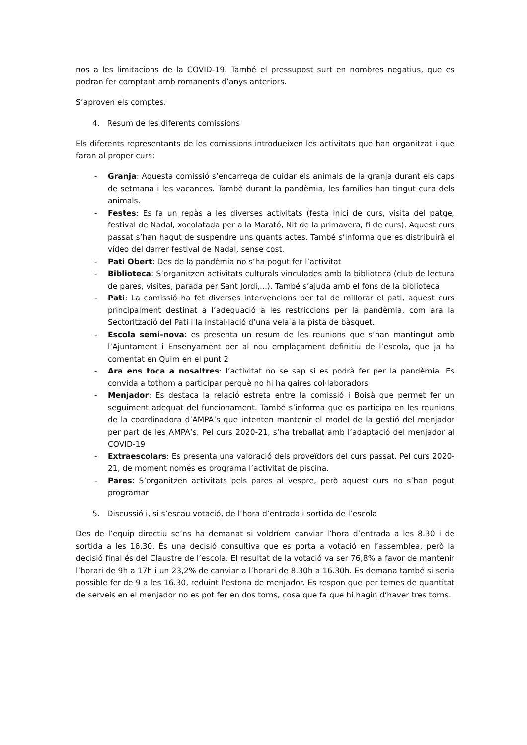nos a les limitacions de la COVID-19. També el pressupost surt en nombres negatius, que es podran fer comptant amb romanents d’anys anteriors.
S’aproven els comptes.
4. Resum de les diferents comissions
Els diferents representants de les comissions introdueixen les activitats que han organitzat i que faran al proper curs:
- Granja: Aquesta comissió s’encarrega de cuidar els animals de la granja durant els caps de setmana i les vacances. També durant la pandèmia, les famílies han tingut cura dels animals.
- Festes: Es fa un repàs a les diverses activitats (festa inici de curs, visita del patge, festival de Nadal, xocolatada per a la Marató, Nit de la primavera, fi de curs). Aquest curs passat s’han hagut de suspendre uns quants actes. També s’informa que es distribuirà el vídeo del darrer festival de Nadal, sense cost.
- Pati Obert: Des de la pandèmia no s’ha pogut fer l’activitat
- Biblioteca: S’organitzen activitats culturals vinculades amb la biblioteca (club de lectura de pares, visites, parada per Sant Jordi,...). També s’ajuda amb el fons de la biblioteca
- Pati: La comissió ha fet diverses intervencions per tal de millorar el pati, aquest curs principalment destinat a l’adequació a les restriccions per la pandèmia, com ara la Sectorització del Pati i la instal·lació d’una vela a la pista de bàsquet.
- Escola semi-nova: es presenta un resum de les reunions que s’han mantingut amb l’Ajuntament i Ensenyament per al nou emplaçament definitiu de l’escola, que ja ha comentat en Quim en el punt 2
- Ara ens toca a nosaltres: l’activitat no se sap si es podrà fer per la pandèmia. Es convida a tothom a participar perquè no hi ha gaires col·laboradors
- Menjador: Es destaca la relació estreta entre la comissió i Boisà que permet fer un seguiment adequat del funcionament. També s’informa que es participa en les reunions de la coordinadora d’AMPA’s que intenten mantenir el model de la gestió del menjador per part de les AMPA’s. Pel curs 2020-21, s’ha treballat amb l’adaptació del menjador al COVID-19
- Extraescolars: Es presenta una valoració dels proveïdors del curs passat. Pel curs 2020-21, de moment només es programa l’activitat de piscina.
- Pares: S’organitzen activitats pels pares al vespre, però aquest curs no s’han pogut programar
5. Discussió i, si s’escau votació, de l’hora d’entrada i sortida de l’escola
Des de l’equip directiu se’ns ha demanat si voldríem canviar l’hora d’entrada a les 8.30 i de sortida a les 16.30. És una decisió consultiva que es porta a votació en l’assemblea, però la decisió final és del Claustre de l’escola. El resultat de la votació va ser 76,8% a favor de mantenir l’horari de 9h a 17h i un 23,2% de canviar a l’horari de 8.30h a 16.30h. Es demana també si seria possible fer de 9 a les 16.30, reduint l’estona de menjador. Es respon que per temes de quantitat de serveis en el menjador no es pot fer en dos torns, cosa que fa que hi hagin d’haver tres torns.